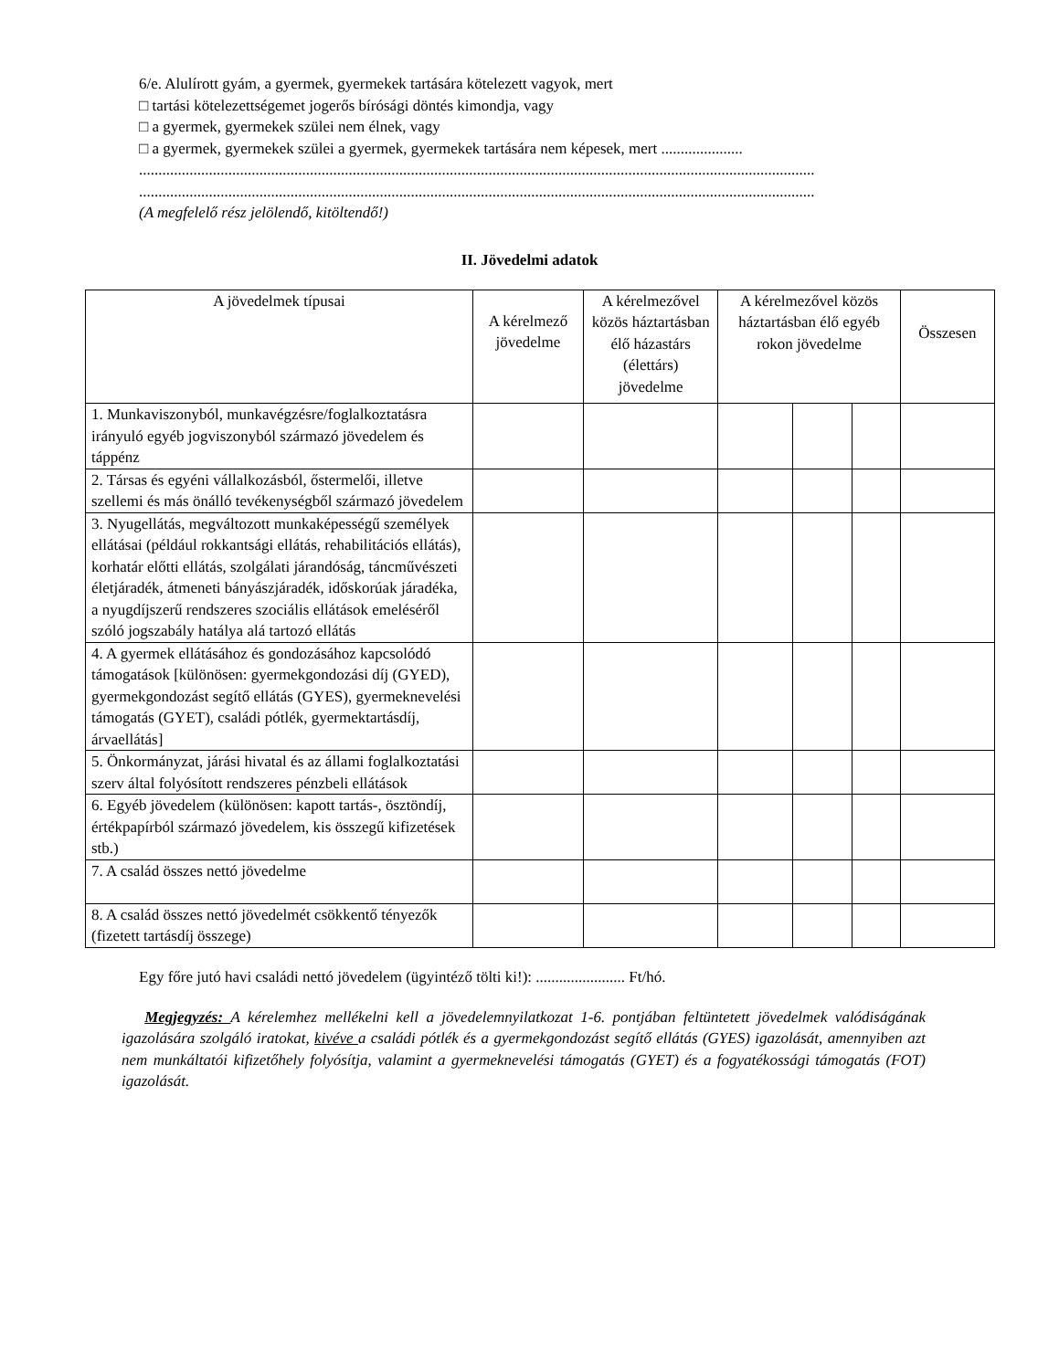6/e. Alulírott gyám, a gyermek, gyermekek tartására kötelezett vagyok, mert
□ tartási kötelezettségemet jogerős bírósági döntés kimondja, vagy
□ a gyermek, gyermekek szülei nem élnek, vagy
□ a gyermek, gyermekek szülei a gyermek, gyermekek tartására nem képesek, mert .....................
..............................................................................................................................................................................
..............................................................................................................................................................................
(A megfelelő rész jelölendő, kitöltendő!)
II. Jövedelmi adatok
| A jövedelmek típusai | A kérelmező jövedelme | A kérelmezővel közös háztartásban élő házastárs (élettárs) jövedelme | A kérelmezővel közös háztartásban élő egyéb rokon jövedelme | | | Összesen |
| --- | --- | --- | --- | --- | --- | --- |
| 1. Munkaviszonyból, munkavégzésre/foglalkoztatásra irányuló egyéb jogviszonyból származó jövedelem és táppénz | | | | | | |
| 2. Társas és egyéni vállalkozásból, őstermelői, illetve szellemi és más önálló tevékenységből származó jövedelem | | | | | | |
| 3. Nyugellátás, megváltozott munkaképességű személyek ellátásai (például rokkantsági ellátás, rehabilitációs ellátás), korhatár előtti ellátás, szolgálati járandóság, táncművészeti életjáradék, átmeneti bányászjáradék, időskorúak járadéka, a nyugdíjszerű rendszeres szociális ellátások emeléséről szóló jogszabály hatálya alá tartozó ellátás | | | | | | |
| 4. A gyermek ellátásához és gondozásához kapcsolódó támogatások [különösen: gyermekgondozási díj (GYED), gyermekgondozást segítő ellátás (GYES), gyermeknevelési támogatás (GYET), családi pótlék, gyermektartásdíj, árvaellátás] | | | | | | |
| 5. Önkormányzat, járási hivatal és az állami foglalkoztatási szerv által folyósított rendszeres pénzbeli ellátások | | | | | | |
| 6. Egyéb jövedelem (különösen: kapott tartás-, ösztöndíj, értékpapírból származó jövedelem, kis összegű kifizetések stb.) | | | | | | |
| 7. A család összes nettó jövedelme | | | | | | |
| 8. A család összes nettó jövedelmét csökkentő tényezők (fizetett tartásdíj összege) | | | | | | |
Egy főre jutó havi családi nettó jövedelem (ügyintéző tölti ki!): ....................... Ft/hó.
Megjegyzés: A kérelemhez mellékelni kell a jövedelemnyilatkozat 1-6. pontjában feltüntetett jövedelmek valódiságának igazolására szolgáló iratokat, kivéve a családi pótlék és a gyermekgondozást segítő ellátás (GYES) igazolását, amennyiben azt nem munkáltatói kifizetőhely folyósítja, valamint a gyermeknevelési támogatás (GYET) és a fogyatékossági támogatás (FOT) igazolását.